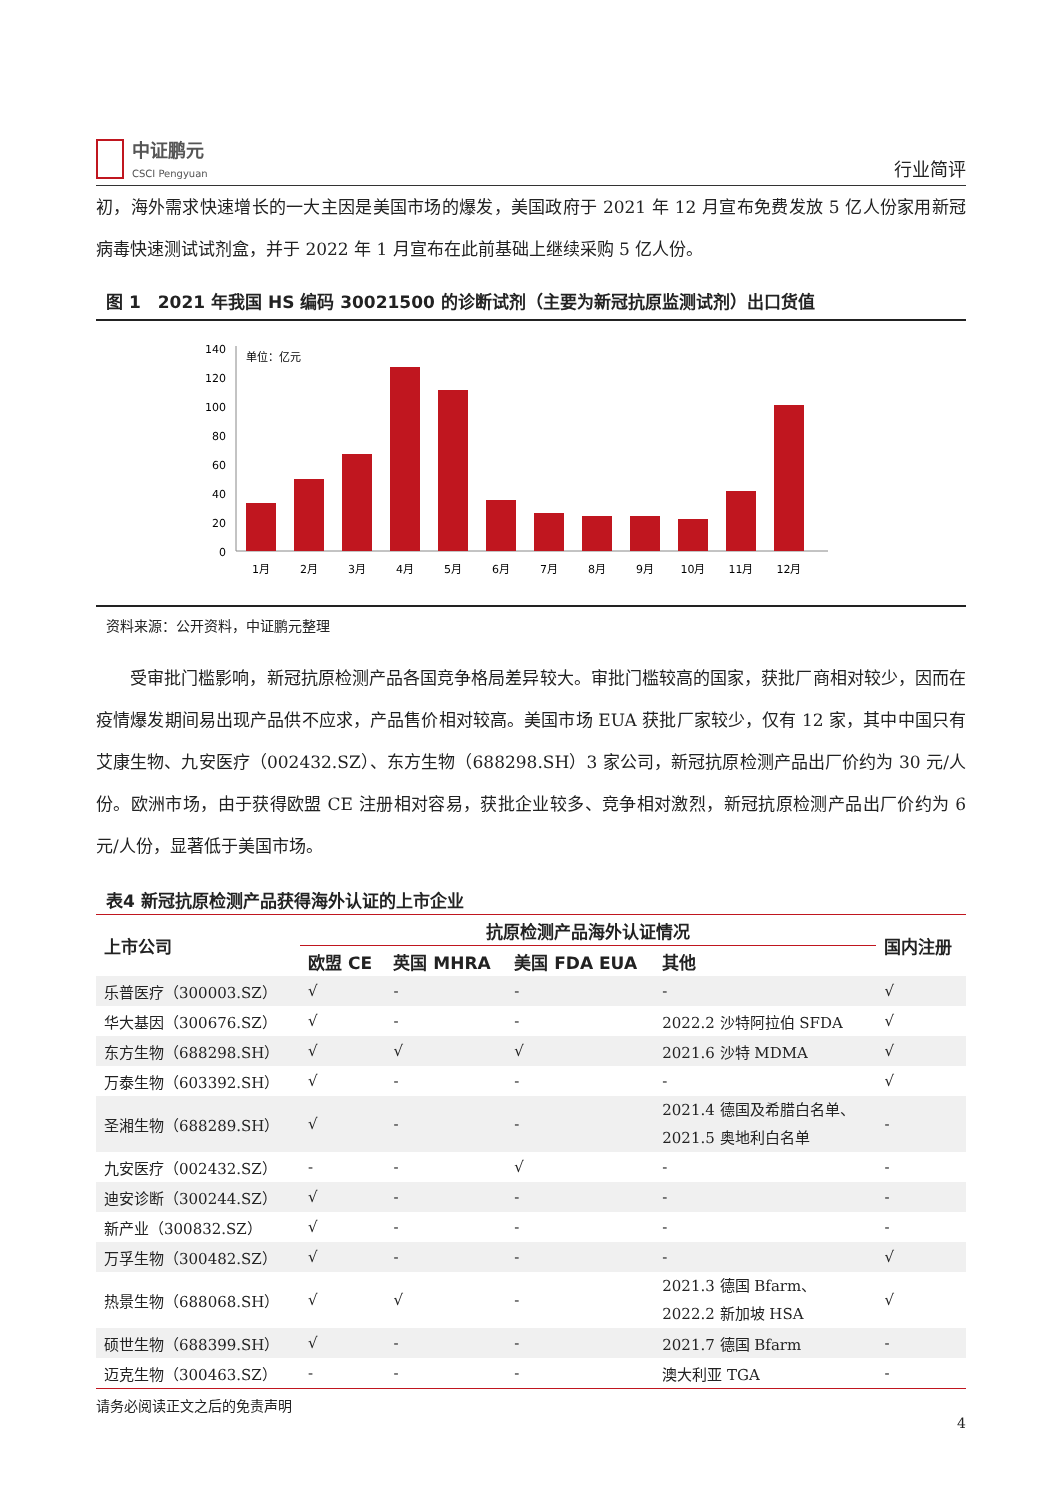中证鹏元
CSCI Pengyuan
行业简评
初，海外需求快速增长的一大主因是美国市场的爆发，美国政府于 2021 年 12 月宣布免费发放 5 亿人份家用新冠病毒快速测试试剂盒，并于 2022 年 1 月宣布在此前基础上继续采购 5 亿人份。
图 1　2021 年我国 HS 编码 30021500 的诊断试剂（主要为新冠抗原监测试剂）出口货值
单位：亿元
140
120
100
80
60
40
20
0
1月
2月
3月
4月
5月
6月
7月
8月
9月
10月
11月
12月
资料来源：公开资料，中证鹏元整理
受审批门槛影响，新冠抗原检测产品各国竞争格局差异较大。审批门槛较高的国家，获批厂商相对较少，因而在疫情爆发期间易出现产品供不应求，产品售价相对较高。美国市场 EUA 获批厂家较少，仅有 12 家，其中中国只有艾康生物、九安医疗（002432.SZ）、东方生物（688298.SH）3 家公司，新冠抗原检测产品出厂价约为 30 元/人份。欧洲市场，由于获得欧盟 CE 注册相对容易，获批企业较多、竞争相对激烈，新冠抗原检测产品出厂价约为 6 元/人份，显著低于美国市场。
表4 新冠抗原检测产品获得海外认证的上市企业
| 上市公司 | 抗原检测产品海外认证情况 | | | | 国内注册 |
| --- | --- | --- | --- | --- | --- |
| | 欧盟 CE | 英国 MHRA | 美国 FDA EUA | 其他 | |
| 乐普医疗（300003.SZ） | √ | - | - | - | √ |
| 华大基因（300676.SZ） | √ | - | - | 2022.2 沙特阿拉伯 SFDA | √ |
| 东方生物（688298.SH） | √ | √ | √ | 2021.6 沙特 MDMA | √ |
| 万泰生物（603392.SH） | √ | - | - | - | √ |
| 圣湘生物（688289.SH） | √ | - | - | 2021.4 德国及希腊白名单、 2021.5 奥地利白名单 | - |
| 九安医疗（002432.SZ） | - | - | √ | - | - |
| 迪安诊断（300244.SZ） | √ | - | - | - | - |
| 新产业（300832.SZ） | √ | - | - | - | - |
| 万孚生物（300482.SZ） | √ | - | - | - | √ |
| 热景生物（688068.SH） | √ | √ | - | 2021.3 德国 Bfarm、 2022.2 新加坡 HSA | √ |
| 硕世生物（688399.SH） | √ | - | - | 2021.7 德国 Bfarm | - |
| 迈克生物（300463.SZ） | - | - | - | 澳大利亚 TGA | - |
请务必阅读正文之后的免责声明
4